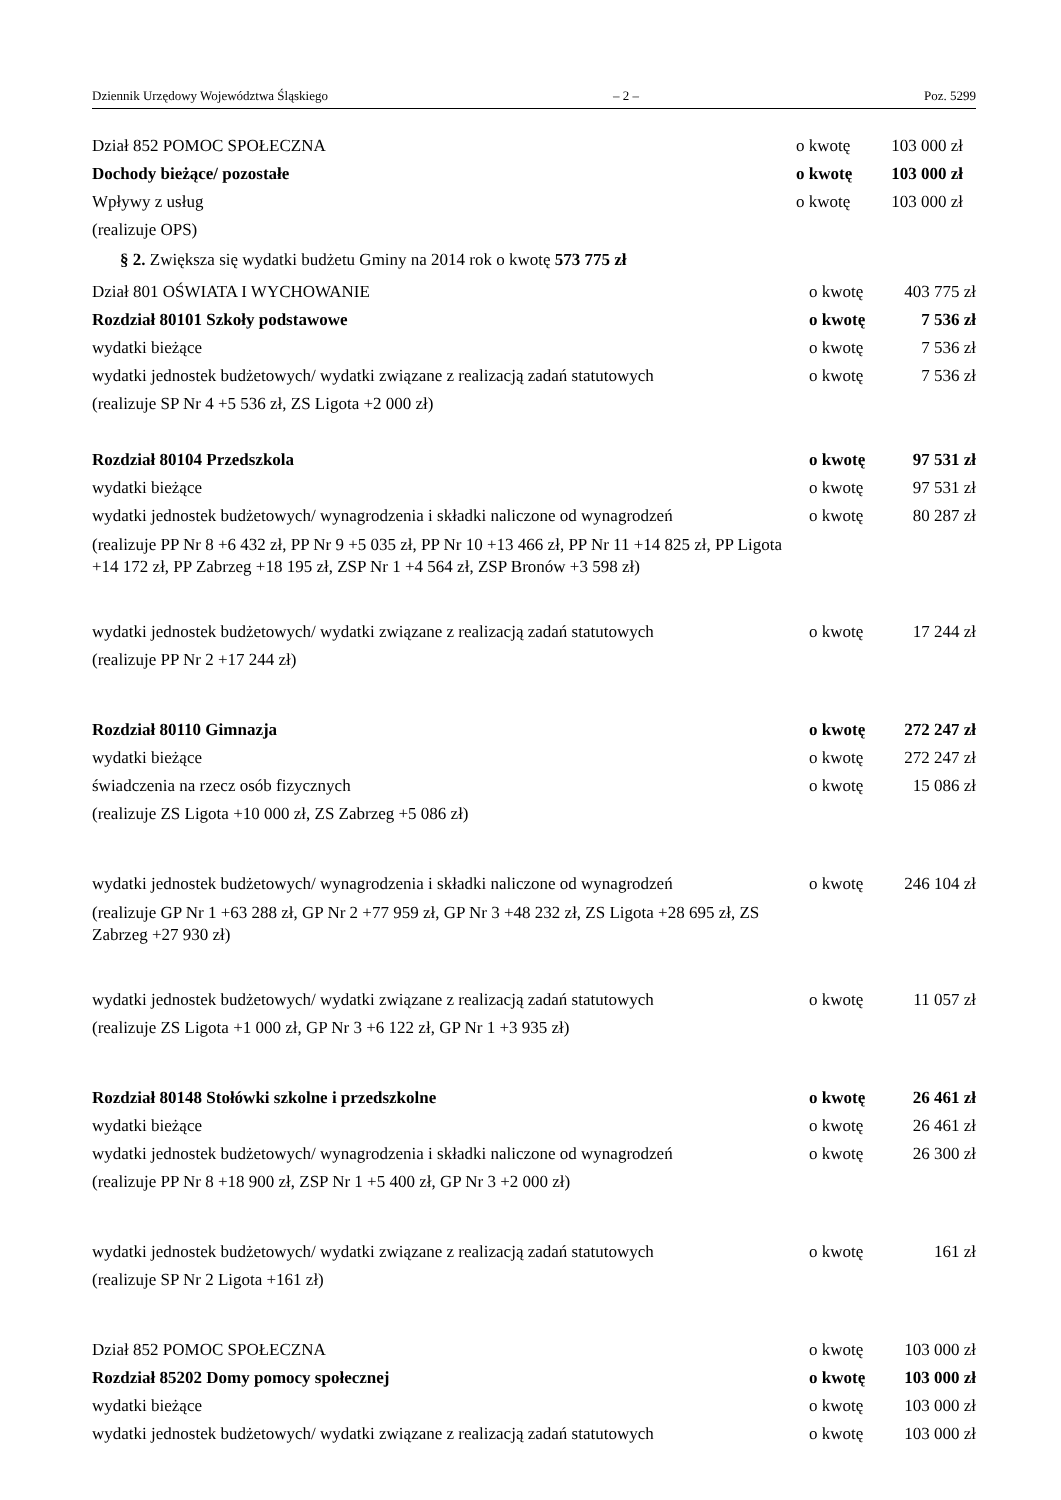Dziennik Urzędowy Województwa Śląskiego – 2 – Poz. 5299
Dział 852 POMOC SPOŁECZNA o kwotę 103 000 zł
Dochody bieżące/ pozostałe o kwotę 103 000 zł
Wpływy z usług o kwotę 103 000 zł
(realizuje OPS)
§ 2. Zwiększa się wydatki budżetu Gminy na 2014 rok o kwotę 573 775 zł
Dział 801 OŚWIATA I WYCHOWANIE o kwotę 403 775 zł
Rozdział 80101 Szkoły podstawowe o kwotę 7 536 zł
wydatki bieżące o kwotę 7 536 zł
wydatki jednostek budżetowych/ wydatki związane z realizacją zadań statutowych o kwotę 7 536 zł
(realizuje SP Nr 4 +5 536 zł, ZS Ligota +2 000 zł)
Rozdział 80104 Przedszkola o kwotę 97 531 zł
wydatki bieżące o kwotę 97 531 zł
wydatki jednostek budżetowych/ wynagrodzenia i składki naliczone od wynagrodzeń o kwotę 80 287 zł
(realizuje PP Nr 8 +6 432 zł, PP Nr 9 +5 035 zł, PP Nr 10 +13 466 zł, PP Nr 11 +14 825 zł, PP Ligota +14 172 zł, PP Zabrzeg +18 195 zł, ZSP Nr 1 +4 564 zł, ZSP Bronów +3 598 zł)
wydatki jednostek budżetowych/ wydatki związane z realizacją zadań statutowych o kwotę 17 244 zł
(realizuje PP Nr 2 +17 244 zł)
Rozdział 80110 Gimnazja o kwotę 272 247 zł
wydatki bieżące o kwotę 272 247 zł
świadczenia na rzecz osób fizycznych o kwotę 15 086 zł
(realizuje ZS Ligota +10 000 zł, ZS Zabrzeg +5 086 zł)
wydatki jednostek budżetowych/ wynagrodzenia i składki naliczone od wynagrodzeń o kwotę 246 104 zł
(realizuje GP Nr 1 +63 288 zł, GP Nr 2 +77 959 zł, GP Nr 3 +48 232 zł, ZS Ligota +28 695 zł, ZS Zabrzeg +27 930 zł)
wydatki jednostek budżetowych/ wydatki związane z realizacją zadań statutowych o kwotę 11 057 zł
(realizuje ZS Ligota +1 000 zł, GP Nr 3 +6 122 zł, GP Nr 1 +3 935 zł)
Rozdział 80148 Stołówki szkolne i przedszkolne o kwotę 26 461 zł
wydatki bieżące o kwotę 26 461 zł
wydatki jednostek budżetowych/ wynagrodzenia i składki naliczone od wynagrodzeń o kwotę 26 300 zł
(realizuje PP Nr 8 +18 900 zł, ZSP Nr 1 +5 400 zł, GP Nr 3 +2 000 zł)
wydatki jednostek budżetowych/ wydatki związane z realizacją zadań statutowych o kwotę 161 zł
(realizuje SP Nr 2 Ligota +161 zł)
Dział 852 POMOC SPOŁECZNA o kwotę 103 000 zł
Rozdział 85202 Domy pomocy społecznej o kwotę 103 000 zł
wydatki bieżące o kwotę 103 000 zł
wydatki jednostek budżetowych/ wydatki związane z realizacją zadań statutowych o kwotę 103 000 zł